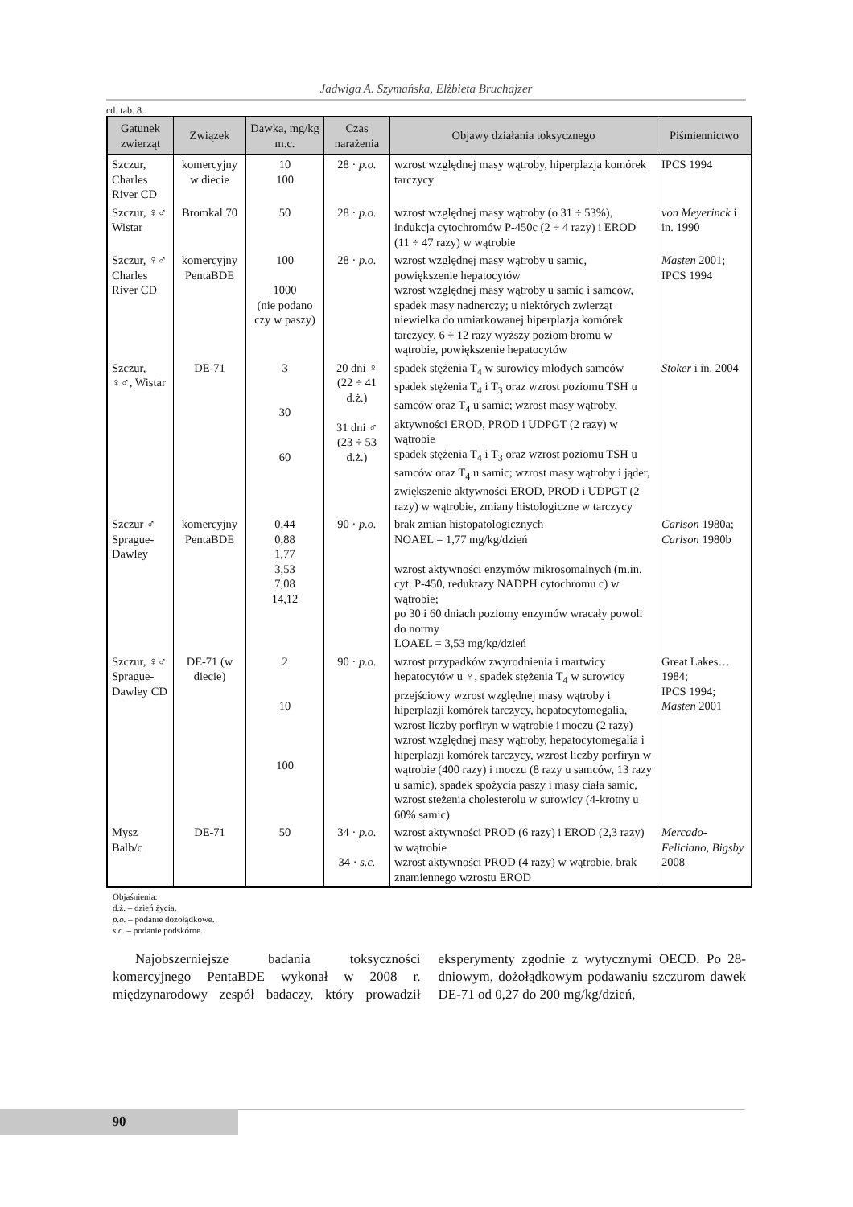Jadwiga A. Szymańska, Elżbieta Bruchajzer
cd. tab. 8.
| Gatunek zwierząt | Związek | Dawka, mg/kg m.c. | Czas narażenia | Objawy działania toksycznego | Piśmiennictwo |
| --- | --- | --- | --- | --- | --- |
| Szczur, Charles River CD | komercyjny w diecie | 10 100 | 28 · p.o. | wzrost względnej masy wątroby, hiperplazja komórek tarczycy | IPCS 1994 |
| Szczur, ♀♂ Wistar | Bromkal 70 | 50 | 28 · p.o. | wzrost względnej masy wątroby (o 31 ÷ 53%), indukcja cytochromów P-450c (2 ÷ 4 razy) i EROD (11 ÷ 47 razy) w wątrobie | von Meyerinck i in. 1990 |
| Szczur, ♀♂ Charles River CD | komercyjny PentaBDE | 100 1000 (nie podano czy w paszy) | 28 · p.o. | wzrost względnej masy wątroby u samic, powiększenie hepatocytów wzrost względnej masy wątroby u samic i samców, spadek masy nadnerczy; u niektórych zwierząt niewielka do umiarkowanej hiperplazja komórek tarczycy, 6 ÷ 12 razy wyższy poziom bromu w wątrobie, powiększenie hepatocytów | Masten 2001; IPCS 1994 |
| Szczur, ♀♂, Wistar | DE-71 | 3 30 60 | 20 dni ♀ (22 ÷ 41 d.ż.) 31 dni ♂ (23 ÷ 53 d.ż.) | spadek stężenia T<sub>4</sub> w surowicy młodych samców spadek stężenia T<sub>4</sub> i T<sub>3</sub> oraz wzrost poziomu TSH u samców oraz T<sub>4</sub> u samic; wzrost masy wątroby, aktywności EROD, PROD i UDPGT (2 razy) w wątrobie spadek stężenia T<sub>4</sub> i T<sub>3</sub> oraz wzrost poziomu TSH u samców oraz T<sub>4</sub> u samic; wzrost masy wątroby i jąder, zwiększenie aktywności EROD, PROD i UDPGT (2 razy) w wątrobie, zmiany histologiczne w tarczycy | Stoker i in. 2004 |
| Szczur ♂ Sprague-Dawley | komercyjny PentaBDE | 0,44 0,88 1,77 3,53 7,08 14,12 | 90 · p.o. | brak zmian histopatologicznych NOAEL = 1,77 mg/kg/dzień wzrost aktywności enzymów mikrosomalnych (m.in. cyt. P-450, reduktazy NADPH cytochromu c) w wątrobie; po 30 i 60 dniach poziomy enzymów wracały powoli do normy LOAEL = 3,53 mg/kg/dzień | Carlson 1980a; Carlson 1980b |
| Szczur, ♀♂ Sprague-Dawley CD | DE-71 (w diecie) | 2 10 100 | 90 · p.o. | wzrost przypadków zwyrodnienia i martwicy hepatocytów u ♀, spadek stężenia T<sub>4</sub> w surowicy przejściowy wzrost względnej masy wątroby i hiperplazji komórek tarczycy, hepatocytomegalia, wzrost liczby porfiryn w wątrobie i moczu (2 razy) wzrost względnej masy wątroby, hepatocytomegalia i hiperplazji komórek tarczycy, wzrost liczby porfiryn w wątrobie (400 razy) i moczu (8 razy u samców, 13 razy u samic), spadek spożycia paszy i masy ciała samic, wzrost stężenia cholesterolu w surowicy (4-krotny u 60% samic) | Great Lakes… 1984; IPCS 1994; Masten 2001 |
| Mysz Balb/c | DE-71 | 50 | 34 · p.o. 34 · s.c. | wzrost aktywności PROD (6 razy) i EROD (2,3 razy) w wątrobie wzrost aktywności PROD (4 razy) w wątrobie, brak znamiennego wzrostu EROD | Mercado-Feliciano, Bigsby 2008 |
Objaśnienia:
d.ż. – dzień życia.
p.o. – podanie dożołądkowe.
s.c. – podanie podskórne.
Najobszerniejsze badania toksyczności komercyjnego PentaBDE wykonał w 2008 r. międzynarodowy zespół badaczy, który prowadził eksperymenty zgodnie z wytycznymi OECD. Po 28-dniowym, dożołądkowym podawaniu szczurom dawek DE-71 od 0,27 do 200 mg/kg/dzień,
90